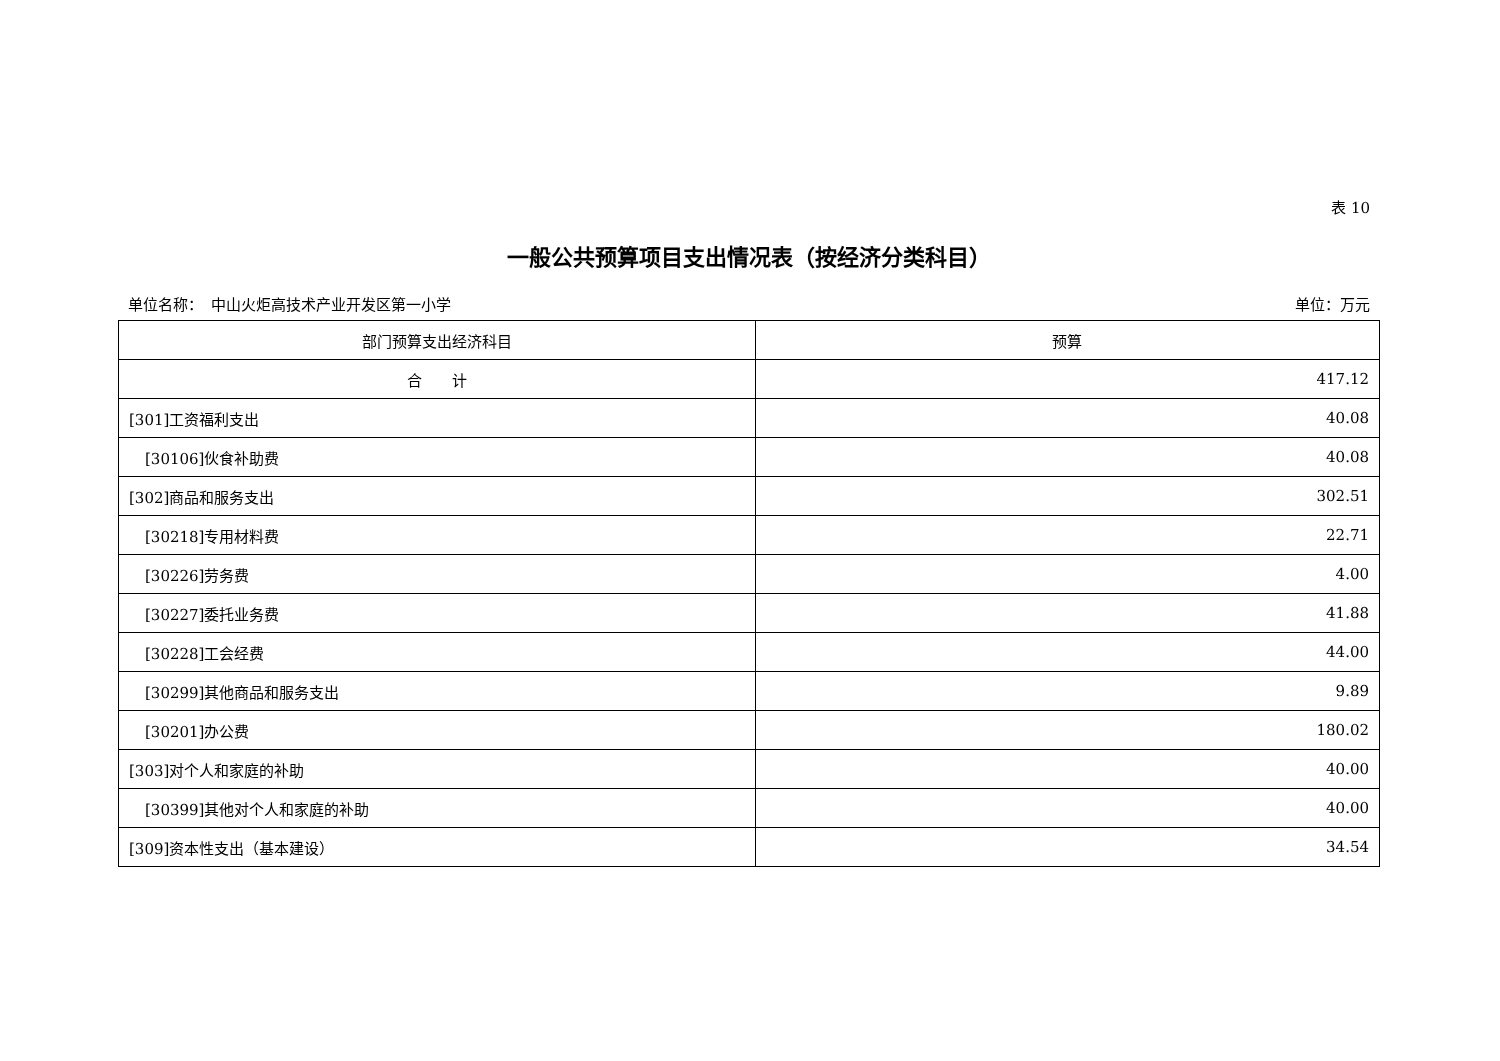表 10
一般公共预算项目支出情况表（按经济分类科目）
单位名称：　中山火炬高技术产业开发区第一小学 单位：万元
| 部门预算支出经济科目 | 预算 |
| --- | --- |
| 合 计 | 417.12 |
| [301]工资福利支出 | 40.08 |
| [30106]伙食补助费 | 40.08 |
| [302]商品和服务支出 | 302.51 |
| [30218]专用材料费 | 22.71 |
| [30226]劳务费 | 4.00 |
| [30227]委托业务费 | 41.88 |
| [30228]工会经费 | 44.00 |
| [30299]其他商品和服务支出 | 9.89 |
| [30201]办公费 | 180.02 |
| [303]对个人和家庭的补助 | 40.00 |
| [30399]其他对个人和家庭的补助 | 40.00 |
| [309]资本性支出（基本建设） | 34.54 |